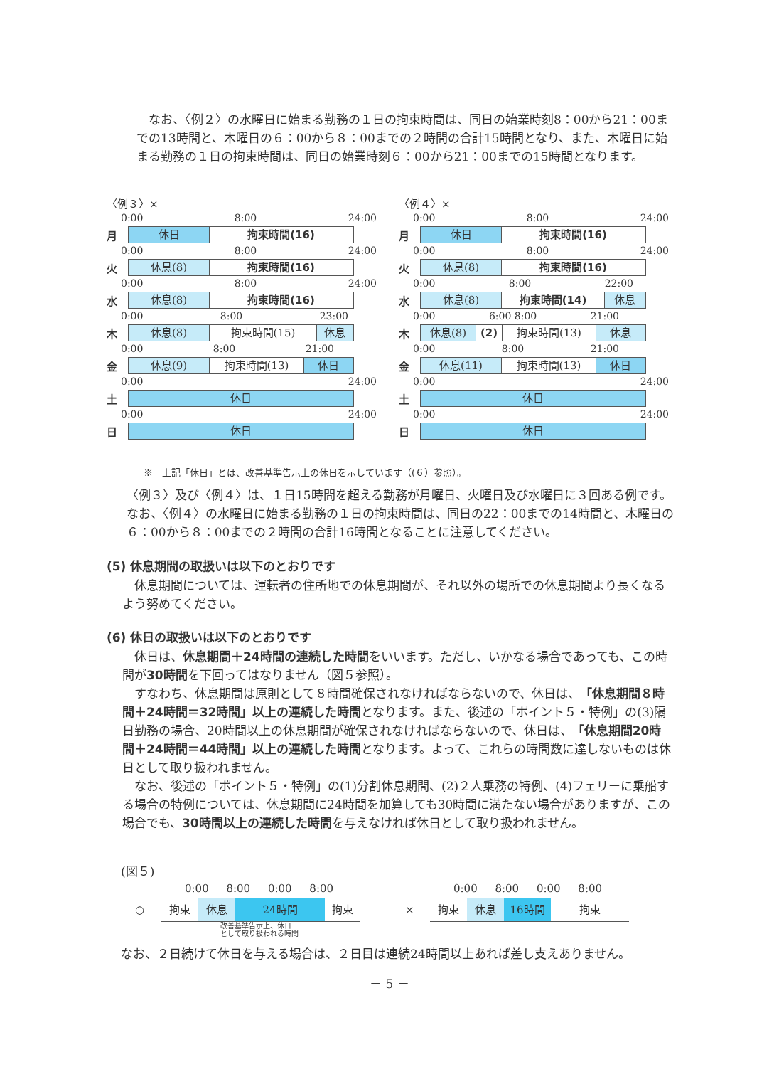なお、〈例２〉の水曜日に始まる勤務の１日の拘束時間は、同日の始業時刻8：00から21：00までの13時間と、木曜日の６：00から８：00までの２時間の合計15時間となり、また、木曜日に始まる勤務の１日の拘束時間は、同日の始業時刻６：00から21：00までの15時間となります。
〈例３〉×
0:00 8:00 24:00
月
休日 拘束時間(16)
0:00 8:00 24:00
火
休息(8) 拘束時間(16)
0:00 8:00 24:00
水
休息(8) 拘束時間(16)
0:00 8:00 23:00
木
休息(8) 拘束時間(15) 休息
0:00 8:00 21:00
金
休息(9) 拘束時間(13) 休日
0:00 24:00
土
休日
0:00 24:00
日
休日
〈例４〉×
0:00 8:00 24:00
月
休日 拘束時間(16)
0:00 8:00 24:00
火
休息(8) 拘束時間(16)
0:00 8:00 22:00
水
休息(8) 拘束時間(14) 休息
0:00 6:00 8:00 21:00
木
休息(8) (2) 拘束時間(13) 休息
0:00 8:00 21:00
金
休息(11) 拘束時間(13) 休日
0:00 24:00
土
休日
0:00 24:00
日
休日
※　上記「休日」とは、改善基準告示上の休日を示しています（(６）参照）。
〈例３〉及び〈例４〉は、１日15時間を超える勤務が月曜日、火曜日及び水曜日に３回ある例です。なお、〈例４〉の水曜日に始まる勤務の１日の拘束時間は、同日の22：00までの14時間と、木曜日の６：00から８：00までの２時間の合計16時間となることに注意してください。
(5) 休息期間の取扱いは以下のとおりです
　休息期間については、運転者の住所地での休息期間が、それ以外の場所での休息期間より長くなるよう努めてください。
(6) 休日の取扱いは以下のとおりです
　休日は、休息期間＋24時間の連続した時間をいいます。ただし、いかなる場合であっても、この時間が30時間を下回ってはなりません（図５参照）。
　すなわち、休息期間は原則として８時間確保されなければならないので、休日は、「休息期間８時間＋24時間＝32時間」以上の連続した時間となります。また、後述の「ポイント５・特例」の(3)隔日勤務の場合、20時間以上の休息期間が確保されなければならないので、休日は、「休息期間20時間＋24時間＝44時間」以上の連続した時間となります。よって、これらの時間数に達しないものは休日として取り扱われません。
　なお、後述の「ポイント５・特例」の(1)分割休息期間、(2)２人乗務の特例、(4)フェリーに乗船する場合の特例については、休息期間に24時間を加算しても30時間に満たない場合がありますが、この場合でも、30時間以上の連続した時間を与えなければ休日として取り扱われません。
(図５)
0:00 8:00 0:00 8:00
○
拘束 休息 24時間 拘束
改善基準告示上、休日
として取り扱われる時間
0:00 8:00 0:00 8:00
×
拘束 休息 16時間 拘束
なお、２日続けて休日を与える場合は、２日目は連続24時間以上あれば差し支えありません。
－ 5 －